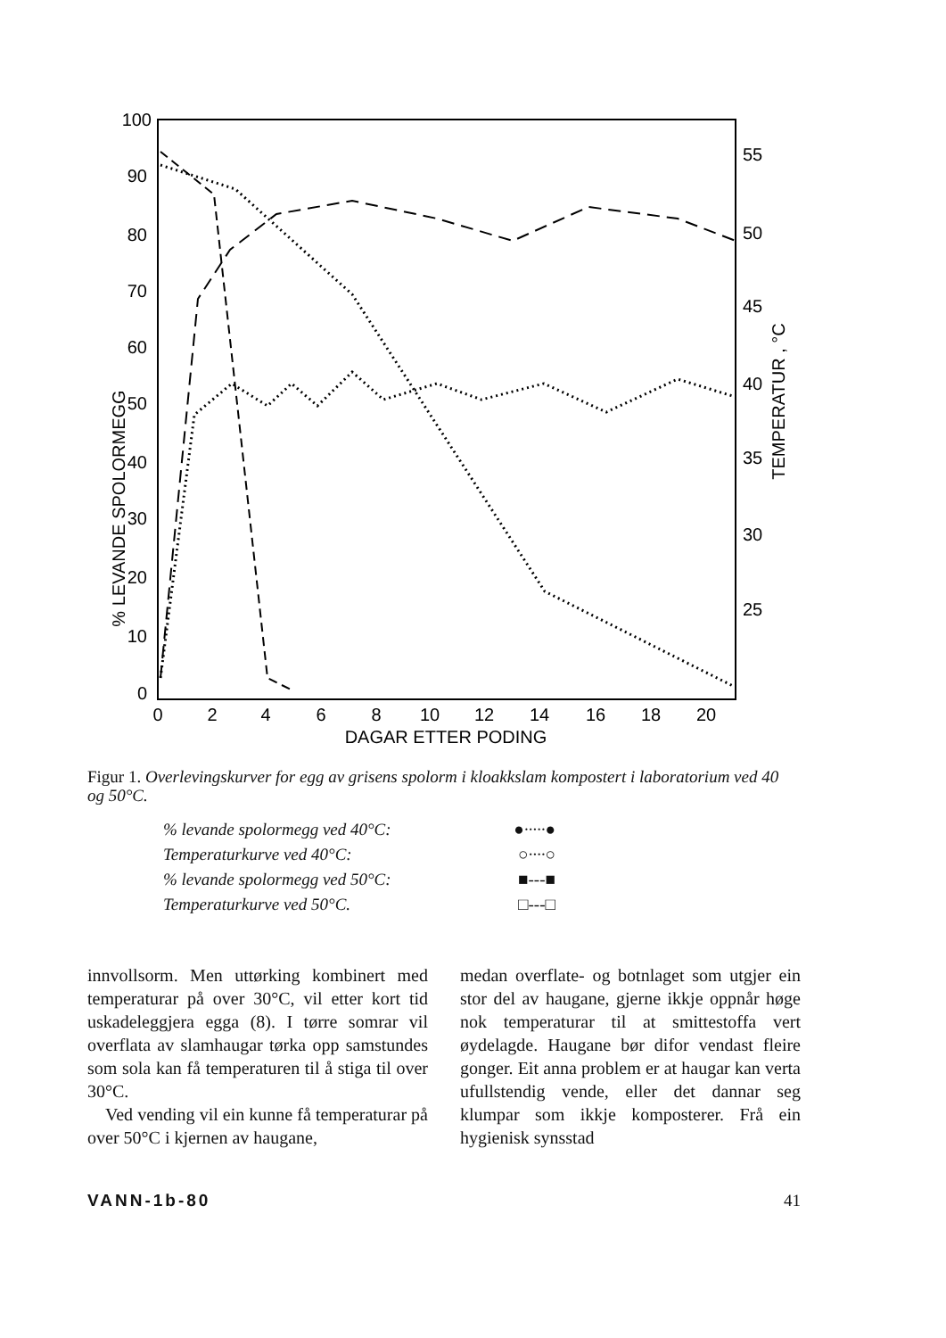100
90
80
70
60
50
40
30
20
10
0
55
50
45
40
35
30
25
0
2
4
6
8
10
12
14
16
18
20
DAGAR ETTER PODING
% LEVANDE SPOLORMEGG
TEMPERATUR , °C
Figur 1. Overlevingskurver for egg av grisens spolorm i kloakkslam kompostert i laboratorium ved 40 og 50°C.
% levande spolormegg ved 40°C: ●·····●
Temperaturkurve ved 40°C: ○····○
% levande spolormegg ved 50°C: ■---■
Temperaturkurve ved 50°C. □---□
innvollsorm. Men uttørking kombinert med temperaturar på over 30°C, vil etter kort tid uskadeleggjera egga (8). I tørre somrar vil overflata av slamhaugar tørka opp samstundes som sola kan få temperaturen til å stiga til over 30°C.
Ved vending vil ein kunne få temperaturar på over 50°C i kjernen av haugane,
medan overflate- og botnlaget som utgjer ein stor del av haugane, gjerne ikkje oppnår høge nok temperaturar til at smittestoffa vert øydelagde. Haugane bør difor vendast fleire gonger. Eit anna problem er at haugar kan verta ufullstendig vende, eller det dannar seg klumpar som ikkje komposterer. Frå ein hygienisk synsstad
VANN-1b-80 41